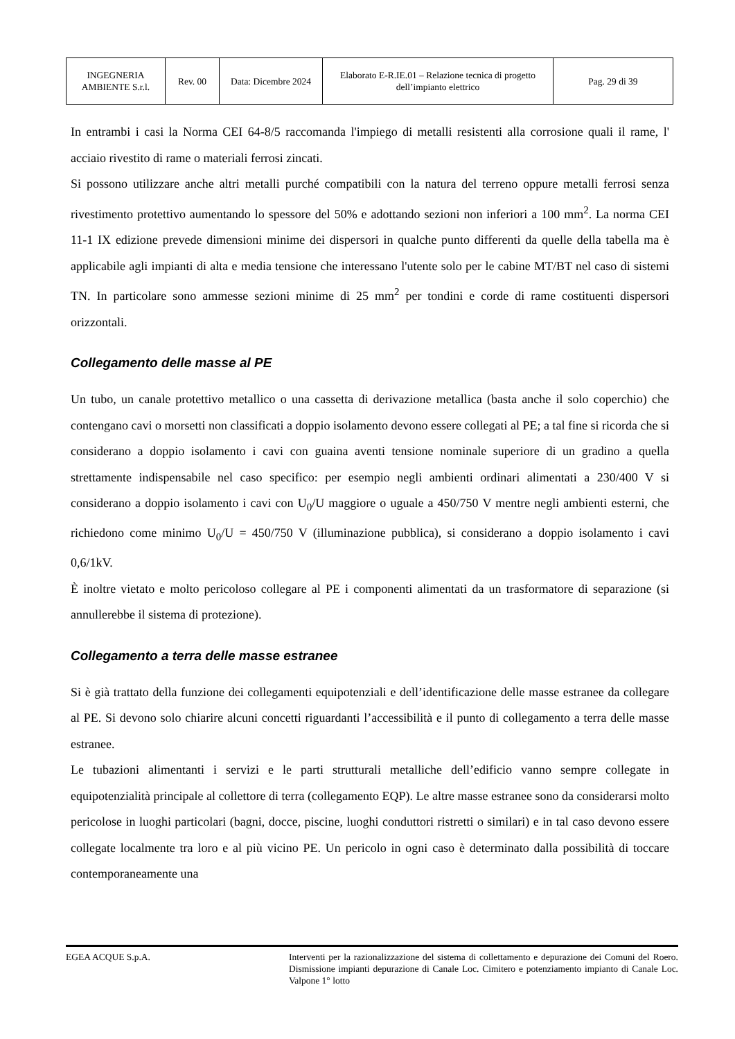| INGEGNERIA AMBIENTE S.r.l. | Rev. 00 | Data: Dicembre 2024 | Elaborato E-R.IE.01 – Relazione tecnica di progetto dell’impianto elettrico | Pag. 29 di 39 |
In entrambi i casi la Norma CEI 64-8/5 raccomanda l'impiego di metalli resistenti alla corrosione quali il rame, l' acciaio rivestito di rame o materiali ferrosi zincati.
Si possono utilizzare anche altri metalli purché compatibili con la natura del terreno oppure metalli ferrosi senza rivestimento protettivo aumentando lo spessore del 50% e adottando sezioni non inferiori a 100 mm<sup>2</sup>. La norma CEI 11-1 IX edizione prevede dimensioni minime dei dispersori in qualche punto differenti da quelle della tabella ma è applicabile agli impianti di alta e media tensione che interessano l'utente solo per le cabine MT/BT nel caso di sistemi TN. In particolare sono ammesse sezioni minime di 25 mm<sup>2</sup> per tondini e corde di rame costituenti dispersori orizzontali.
Collegamento delle masse al PE
Un tubo, un canale protettivo metallico o una cassetta di derivazione metallica (basta anche il solo coperchio) che contengano cavi o morsetti non classificati a doppio isolamento devono essere collegati al PE; a tal fine si ricorda che si considerano a doppio isolamento i cavi con guaina aventi tensione nominale superiore di un gradino a quella strettamente indispensabile nel caso specifico: per esempio negli ambienti ordinari alimentati a 230/400 V si considerano a doppio isolamento i cavi con U<sub>0</sub>/U maggiore o uguale a 450/750 V mentre negli ambienti esterni, che richiedono come minimo U<sub>0</sub>/U = 450/750 V (illuminazione pubblica), si considerano a doppio isolamento i cavi 0,6/1kV.
È inoltre vietato e molto pericoloso collegare al PE i componenti alimentati da un trasformatore di separazione (si annullerebbe il sistema di protezione).
Collegamento a terra delle masse estranee
Si è già trattato della funzione dei collegamenti equipotenziali e dell’identificazione delle masse estranee da collegare al PE. Si devono solo chiarire alcuni concetti riguardanti l’accessibilità e il punto di collegamento a terra delle masse estranee.
Le tubazioni alimentanti i servizi e le parti strutturali metalliche dell’edificio vanno sempre collegate in equipotenzialità principale al collettore di terra (collegamento EQP). Le altre masse estranee sono da considerarsi molto pericolose in luoghi particolari (bagni, docce, piscine, luoghi conduttori ristretti o similari) e in tal caso devono essere collegate localmente tra loro e al più vicino PE. Un pericolo in ogni caso è determinato dalla possibilità di toccare contemporaneamente una
EGEA ACQUE S.p.A. Interventi per la razionalizzazione del sistema di collettamento e depurazione dei Comuni del Roero. Dismissione impianti depurazione di Canale Loc. Cimitero e potenziamento impianto di Canale Loc. Valpone 1° lotto